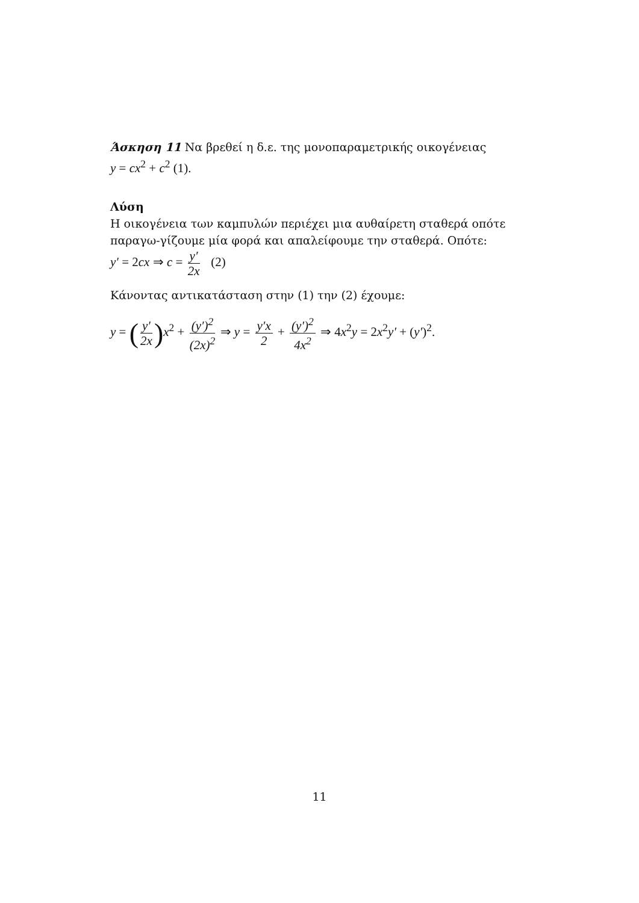Άσκηση 11 Να βρεθεί η δ.ε. της μονοπαραμετρικής οικογένειας
y = cx<sup>2</sup> + c<sup>2</sup> (1).
Λύση
Η οικογένεια των καμπυλών περιέχει μια αυθαίρετη σταθερά οπότε παραγω-γίζουμε μία φορά και απαλείφουμε την σταθερά. Οπότε:
y′ = 2cx ⇒ c = y′ 2x (2)
Κάνοντας αντικατάσταση στην (1) την (2) έχουμε:
y = (y′ 2x) x<sup>2</sup> + (y′)<sup>2</sup> (2x)<sup>2</sup> ⇒ y = y′x 2 + (y′)<sup>2</sup> 4x<sup>2</sup> ⇒ 4x<sup>2</sup>y = 2x<sup>2</sup>y′ + (y′)<sup>2</sup>.
11